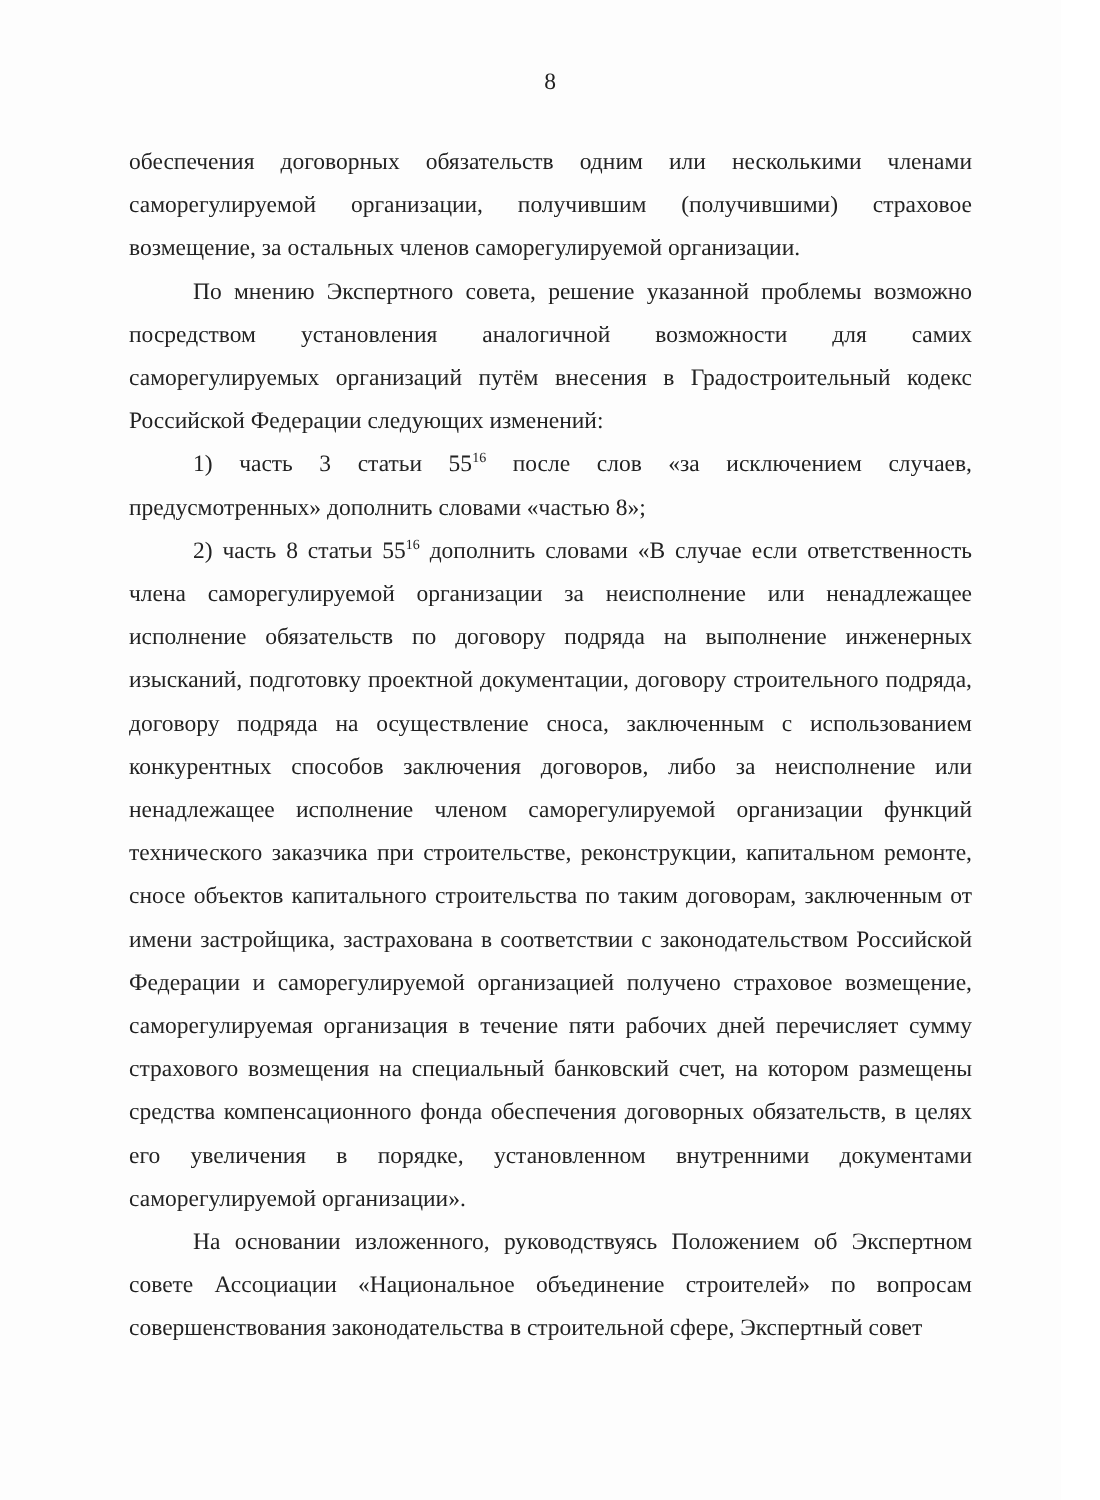8
обеспечения договорных обязательств одним или несколькими членами саморегулируемой организации, получившим (получившими) страховое возмещение, за остальных членов саморегулируемой организации.
По мнению Экспертного совета, решение указанной проблемы возможно посредством установления аналогичной возможности для самих саморегулируемых организаций путём внесения в Градостроительный кодекс Российской Федерации следующих изменений:
1) часть 3 статьи 55<sup>16</sup> после слов «за исключением случаев, предусмотренных» дополнить словами «частью 8»;
2) часть 8 статьи 55<sup>16</sup> дополнить словами «В случае если ответственность члена саморегулируемой организации за неисполнение или ненадлежащее исполнение обязательств по договору подряда на выполнение инженерных изысканий, подготовку проектной документации, договору строительного подряда, договору подряда на осуществление сноса, заключенным с использованием конкурентных способов заключения договоров, либо за неисполнение или ненадлежащее исполнение членом саморегулируемой организации функций технического заказчика при строительстве, реконструкции, капитальном ремонте, сносе объектов капитального строительства по таким договорам, заключенным от имени застройщика, застрахована в соответствии с законодательством Российской Федерации и саморегулируемой организацией получено страховое возмещение, саморегулируемая организация в течение пяти рабочих дней перечисляет сумму страхового возмещения на специальный банковский счет, на котором размещены средства компенсационного фонда обеспечения договорных обязательств, в целях его увеличения в порядке, установленном внутренними документами саморегулируемой организации».
На основании изложенного, руководствуясь Положением об Экспертном совете Ассоциации «Национальное объединение строителей» по вопросам совершенствования законодательства в строительной сфере, Экспертный совет